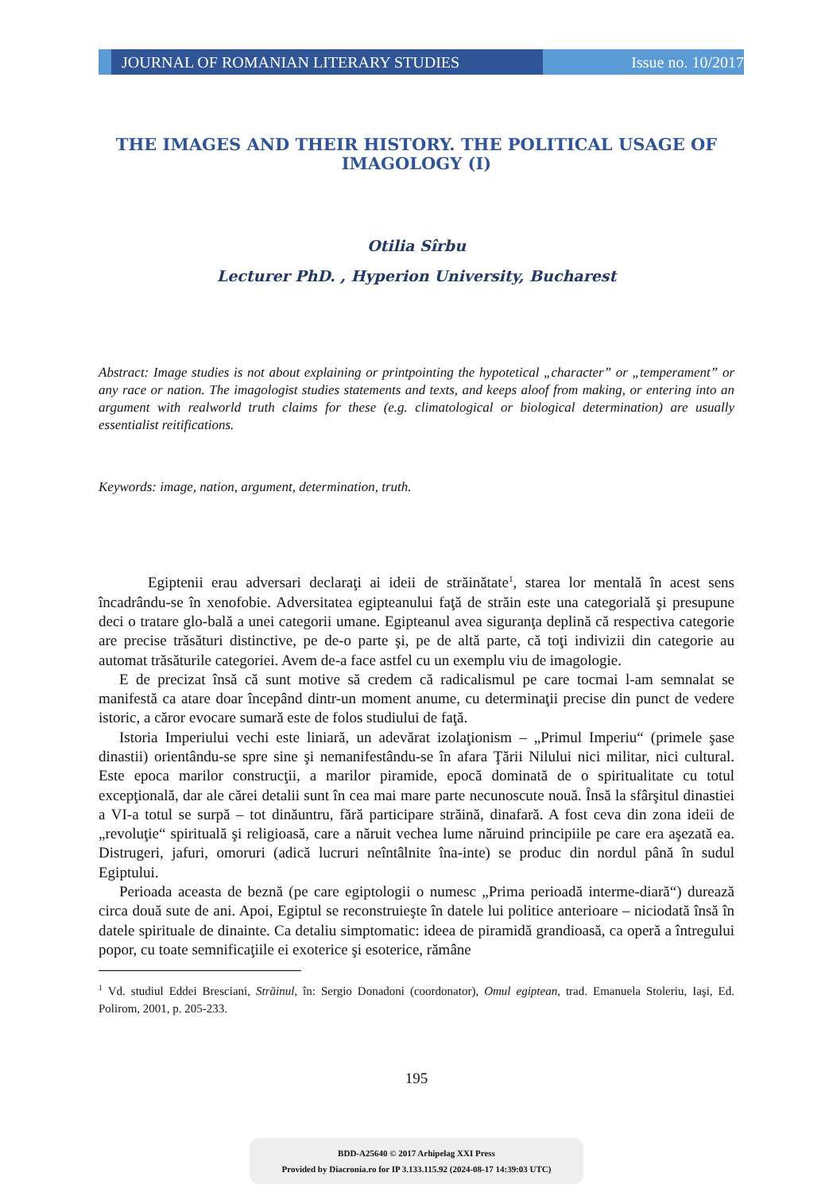JOURNAL OF ROMANIAN LITERARY STUDIES Issue no. 10/2017
THE IMAGES AND THEIR HISTORY. THE POLITICAL USAGE OF IMAGOLOGY (I)
Otilia Sîrbu
Lecturer PhD. , Hyperion University, Bucharest
Abstract: Image studies is not about explaining or printpointing the hypotetical „character” or „temperament” or any race or nation. The imagologist studies statements and texts, and keeps aloof from making, or entering into an argument with realworld truth claims for these (e.g. climatological or biological determination) are usually essentialist reitifications.
Keywords: image, nation, argument, determination, truth.
Egiptenii erau adversari declaraţi ai ideii de străinătate<sup>1</sup>, starea lor mentală în acest sens încadrându-se în xenofobie. Adversitatea egipteanului faţă de străin este una categorială şi presupune deci o tratare glo-bală a unei categorii umane. Egipteanul avea siguranţa deplină că respectiva categorie are precise trăsături distinctive, pe de-o parte şi, pe de altă parte, că toţi indivizii din categorie au automat trăsăturile categoriei. Avem de-a face astfel cu un exemplu viu de imagologie.
E de precizat însă că sunt motive să credem că radicalismul pe care tocmai l-am semnalat se manifestă ca atare doar începând dintr-un moment anume, cu determinaţii precise din punct de vedere istoric, a căror evocare sumară este de folos studiului de faţă.
Istoria Imperiului vechi este liniară, un adevărat izolaţionism – „Primul Imperiu“ (primele şase dinastii) orientându-se spre sine şi nemanifestându-se în afara Ţării Nilului nici militar, nici cultural. Este epoca marilor construcţii, a marilor piramide, epocă dominată de o spiritualitate cu totul excepţională, dar ale cărei detalii sunt în cea mai mare parte necunoscute nouă. Însă la sfârşitul dinastiei a VI-a totul se surpă – tot dinăuntru, fără participare străină, dinafară. A fost ceva din zona ideii de „revoluţie“ spirituală şi religioasă, care a năruit vechea lume năruind principiile pe care era aşezată ea. Distrugeri, jafuri, omoruri (adică lucruri neîntâlnite îna-inte) se produc din nordul până în sudul Egiptului.
Perioada aceasta de beznă (pe care egiptologii o numesc „Prima perioadă interme-diară“) durează circa două sute de ani. Apoi, Egiptul se reconstruieşte în datele lui politice anterioare – niciodată însă în datele spirituale de dinainte. Ca detaliu simptomatic: ideea de piramidă grandioasă, ca operă a întregului popor, cu toate semnificaţiile ei exoterice şi esoterice, rămâne
<sup>1</sup> Vd. studiul Eddei Bresciani, Străinul, în: Sergio Donadoni (coordonator), Omul egiptean, trad. Emanuela Stoleriu, Iaşi, Ed. Polirom, 2001, p. 205-233.
195
BDD-A25640 © 2017 Arhipelag XXI Press
Provided by Diacronia.ro for IP 3.133.115.92 (2024-08-17 14:39:03 UTC)